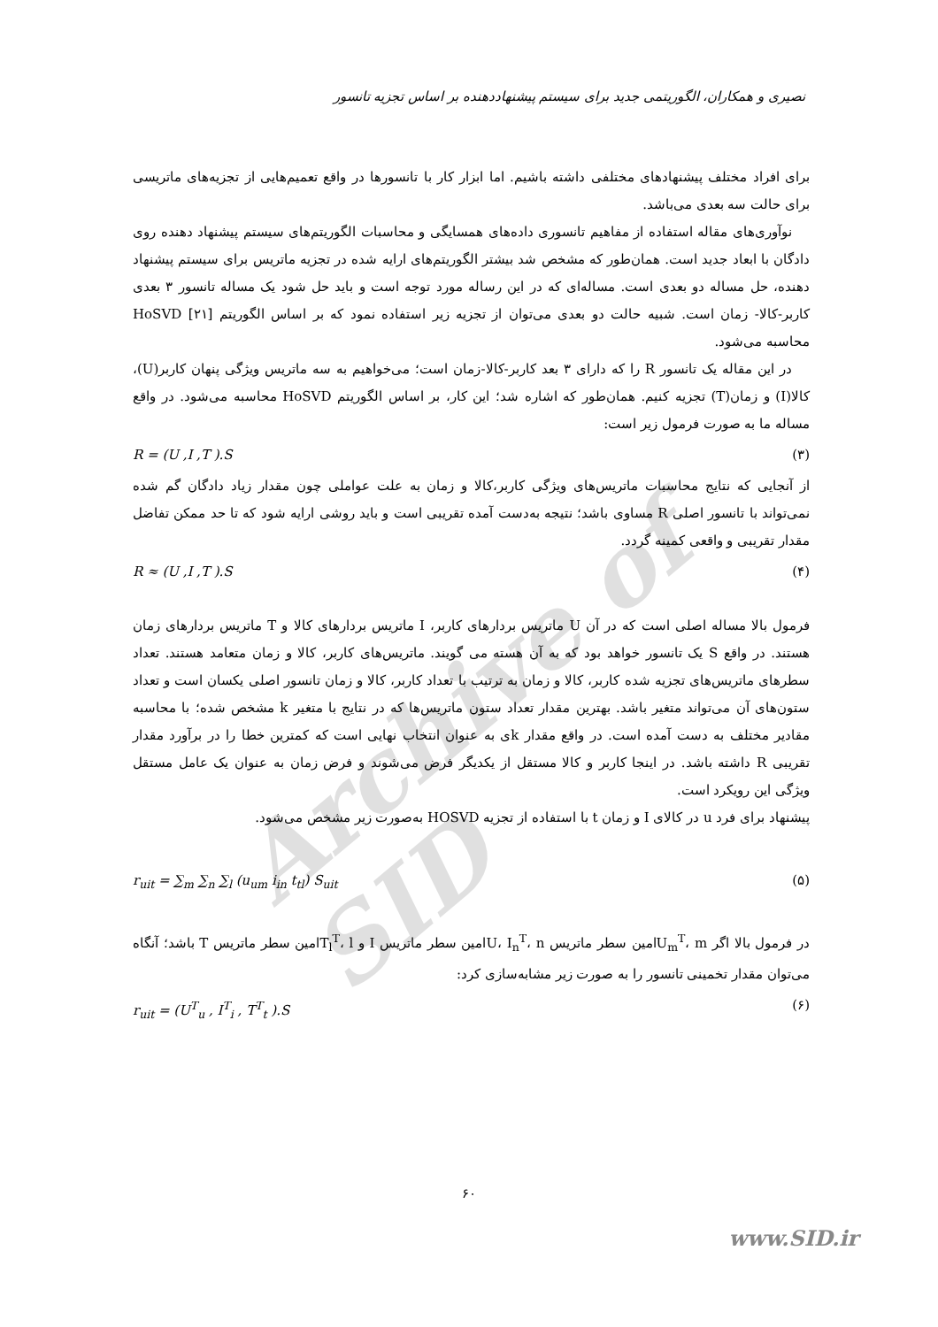Archive of SID
نصیری و همکاران، الگوریتمی جدید برای سیستم پیشنهاددهنده بر اساس تجزیه تانسور
برای افراد مختلف پیشنهادهای مختلفی داشته باشیم. اما ابزار کار با تانسورها در واقع تعمیم‌هایی از تجزیه‌های ماتریسی برای حالت سه بعدی می‌باشد.
نوآوری‌های مقاله استفاده از مفاهیم تانسوری داده‌های همسایگی و محاسبات الگوریتم‌های سیستم پیشنهاد دهنده روی دادگان با ابعاد جدید است. همان‌طور که مشخص شد بیشتر الگوریتم‌های ارایه شده در تجزیه ماتریس برای سیستم پیشنهاد دهنده، حل مساله دو بعدی است. مساله‌ای که در این رساله مورد توجه است و باید حل شود یک مساله تانسور ۳ بعدی کاربر-کالا- زمان است. شبیه حالت دو بعدی می‌توان از تجزیه زیر استفاده نمود که بر اساس الگوریتم HoSVD [۲۱] محاسبه می‌شود.
در این مقاله یک تانسور R را که دارای ۳ بعد کاربر-کالا-زمان است؛ می‌خواهیم به سه ماتریس ویژگی پنهان کاربر(U)، کالا(I) و زمان(T) تجزیه کنیم. همان‌طور که اشاره شد؛ این کار، بر اساس الگوریتم HoSVD محاسبه می‌شود. در واقع مساله ما به صورت فرمول زیر است:
R = (U ,I ,T ).S (۳)
از آنجایی که نتایج محاسبات ماتریس‌های ویژگی کاربر،کالا و زمان به علت عواملی چون مقدار زیاد دادگان گم شده نمی‌تواند با تانسور اصلی R مساوی باشد؛ نتیجه به‌دست آمده تقریبی است و باید روشی ارایه شود که تا حد ممکن تفاضل مقدار تقریبی و واقعی کمینه گردد.
R ≈ (U ,I ,T ).S (۴)
فرمول بالا مساله اصلی است که در آن U ماتریس بردارهای کاربر، I ماتریس بردارهای کالا و T ماتریس بردارهای زمان هستند. در واقع S یک تانسور خواهد بود که به آن هسته می گویند. ماتریس‌های کاربر، کالا و زمان متعامد هستند. تعداد سطرهای ماتریس‌های تجزیه شده کاربر، کالا و زمان به ترتیب با تعداد کاربر، کالا و زمان تانسور اصلی یکسان است و تعداد ستون‌های آن می‌تواند متغیر باشد. بهترین مقدار تعداد ستون ماتریس‌ها که در نتایج با متغیر k مشخص شده؛ با محاسبه مقادیر مختلف به دست آمده است. در واقع مقدار kی به عنوان انتخاب نهایی است که کمترین خطا را در برآورد مقدار تقریبی R داشته باشد. در اینجا کاربر و کالا مستقل از یکدیگر فرض می‌شوند و فرض زمان به عنوان یک عامل مستقل ویژگی این رویکرد است.
پیشنهاد برای فرد u در کالای I و زمان t با استفاده از تجزیه HOSVD به‌صورت زیر مشخص می‌شود.
r<sub>uit</sub> = ∑<sub>m</sub> ∑<sub>n</sub> ∑<sub>l</sub> (u<sub>um</sub> i<sub>in</sub> t<sub>tl</sub>) S<sub>uit</sub> (۵)
در فرمول بالا اگر U<sub>m</sub><sup>T</sup>، mامین سطر ماتریس U، I<sub>n</sub><sup>T</sup>، nامین سطر ماتریس I و T<sub>l</sub><sup>T</sup>، lامین سطر ماتریس T باشد؛ آنگاه می‌توان مقدار تخمینی تانسور را به صورت زیر مشابه‌سازی کرد:
r<sub>uit</sub> = (U<sup>T</sup><sub>u</sub> , I<sup>T</sup><sub>i</sub> , T<sup>T</sup><sub>t</sub> ).S (۶)
۶۰
www.SID.ir